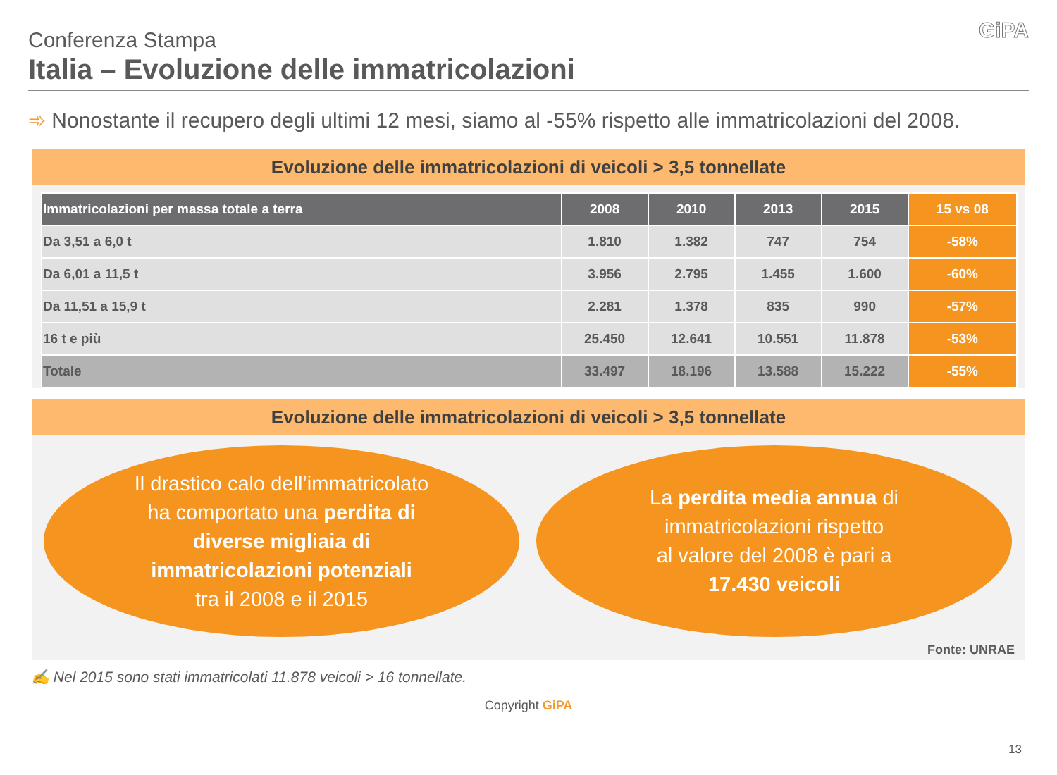Conferenza Stampa
Italia – Evoluzione delle immatricolazioni
GiPA
➾ Nonostante il recupero degli ultimi 12 mesi, siamo al -55% rispetto alle immatricolazioni del 2008.
Evoluzione delle immatricolazioni di veicoli > 3,5 tonnellate
| Immatricolazioni per massa totale a terra | 2008 | 2010 | 2013 | 2015 | 15 vs 08 |
| --- | --- | --- | --- | --- | --- |
| Da 3,51 a 6,0 t | 1.810 | 1.382 | 747 | 754 | -58% |
| Da 6,01 a 11,5 t | 3.956 | 2.795 | 1.455 | 1.600 | -60% |
| Da 11,51 a 15,9 t | 2.281 | 1.378 | 835 | 990 | -57% |
| 16 t e più | 25.450 | 12.641 | 10.551 | 11.878 | -53% |
| Totale | 33.497 | 18.196 | 13.588 | 15.222 | -55% |
Evoluzione delle immatricolazioni di veicoli > 3,5 tonnellate
Il drastico calo dell’immatricolato
ha comportato una perdita di
diverse migliaia di
immatricolazioni potenziali
tra il 2008 e il 2015
La perdita media annua di
immatricolazioni rispetto
al valore del 2008 è pari a
17.430 veicoli
Fonte: UNRAE
✍ Nel 2015 sono stati immatricolati 11.878 veicoli > 16 tonnellate.
Copyright GiPA
13